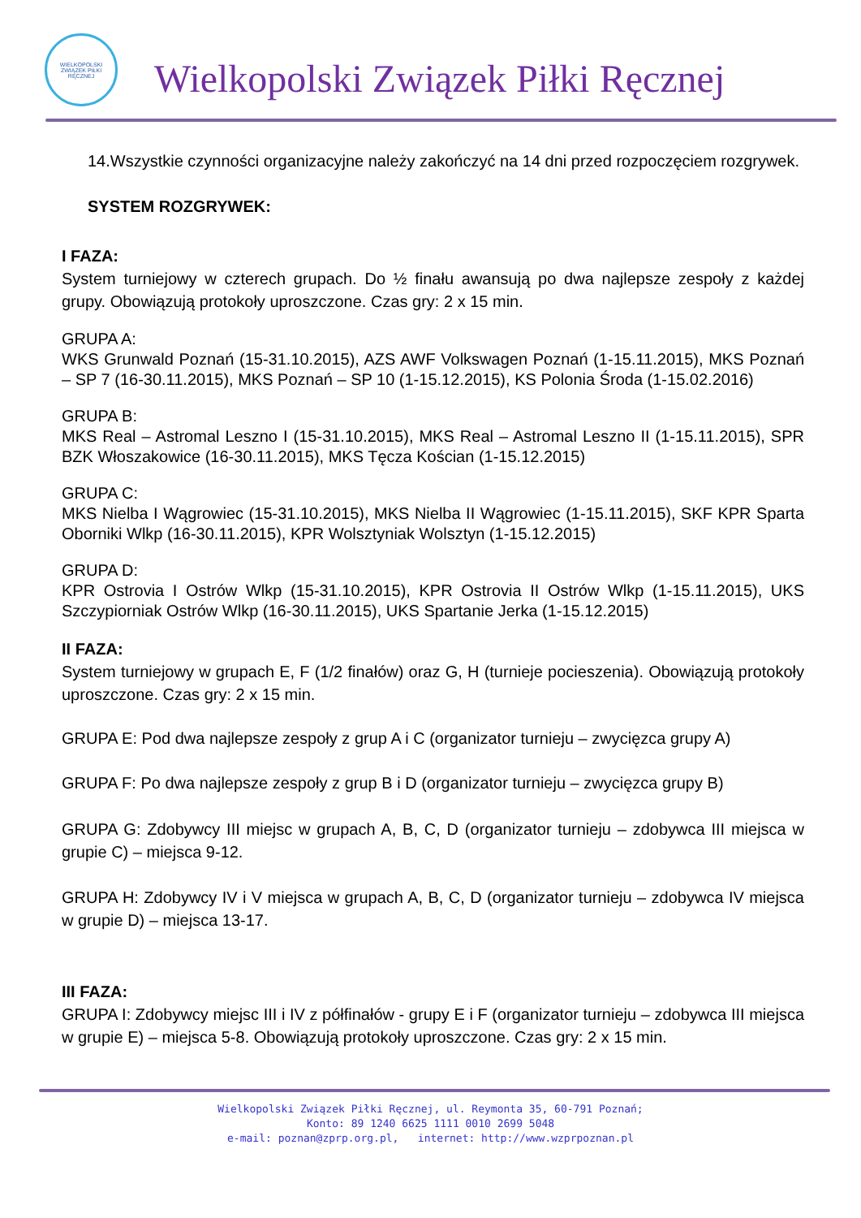WIELKOPOLSKI ZWIĄZEK PIŁKI RĘCZNEJ
Wielkopolski Związek Piłki Ręcznej
14.Wszystkie czynności organizacyjne należy zakończyć na 14 dni przed rozpoczęciem rozgrywek.
SYSTEM ROZGRYWEK:
I FAZA:
System turniejowy w czterech grupach. Do ½ finału awansują po dwa najlepsze zespoły z każdej grupy. Obowiązują protokoły uproszczone. Czas gry: 2 x 15 min.
GRUPA A:
WKS Grunwald Poznań (15-31.10.2015), AZS AWF Volkswagen Poznań (1-15.11.2015), MKS Poznań – SP 7 (16-30.11.2015), MKS Poznań – SP 10 (1-15.12.2015), KS Polonia Środa (1-15.02.2016)
GRUPA B:
MKS Real – Astromal Leszno I (15-31.10.2015), MKS Real – Astromal Leszno II (1-15.11.2015), SPR BZK Włoszakowice (16-30.11.2015), MKS Tęcza Kościan (1-15.12.2015)
GRUPA C:
MKS Nielba I Wągrowiec (15-31.10.2015), MKS Nielba II Wągrowiec (1-15.11.2015), SKF KPR Sparta Oborniki Wlkp (16-30.11.2015), KPR Wolsztyniak Wolsztyn (1-15.12.2015)
GRUPA D:
KPR Ostrovia I Ostrów Wlkp (15-31.10.2015), KPR Ostrovia II Ostrów Wlkp (1-15.11.2015), UKS Szczypiorniak Ostrów Wlkp (16-30.11.2015), UKS Spartanie Jerka (1-15.12.2015)
II FAZA:
System turniejowy w grupach E, F (1/2 finałów) oraz G, H (turnieje pocieszenia). Obowiązują protokoły uproszczone. Czas gry: 2 x 15 min.
GRUPA E: Pod dwa najlepsze zespoły z grup A i C (organizator turnieju – zwycięzca grupy A)
GRUPA F: Po dwa najlepsze zespoły z grup B i D (organizator turnieju – zwycięzca grupy B)
GRUPA G: Zdobywcy III miejsc w grupach A, B, C, D (organizator turnieju – zdobywca III miejsca w grupie C) – miejsca 9-12.
GRUPA H: Zdobywcy IV i V miejsca w grupach A, B, C, D (organizator turnieju – zdobywca IV miejsca w grupie D) – miejsca 13-17.
III FAZA:
GRUPA I: Zdobywcy miejsc III i IV z półfinałów - grupy E i F (organizator turnieju – zdobywca III miejsca w grupie E) – miejsca 5-8. Obowiązują protokoły uproszczone. Czas gry: 2 x 15 min.
Wielkopolski Związek Piłki Ręcznej, ul. Reymonta 35, 60-791 Poznań;
Konto: 89 1240 6625 1111 0010 2699 5048
e-mail: poznan@zprp.org.pl, internet: http://www.wzprpoznan.pl